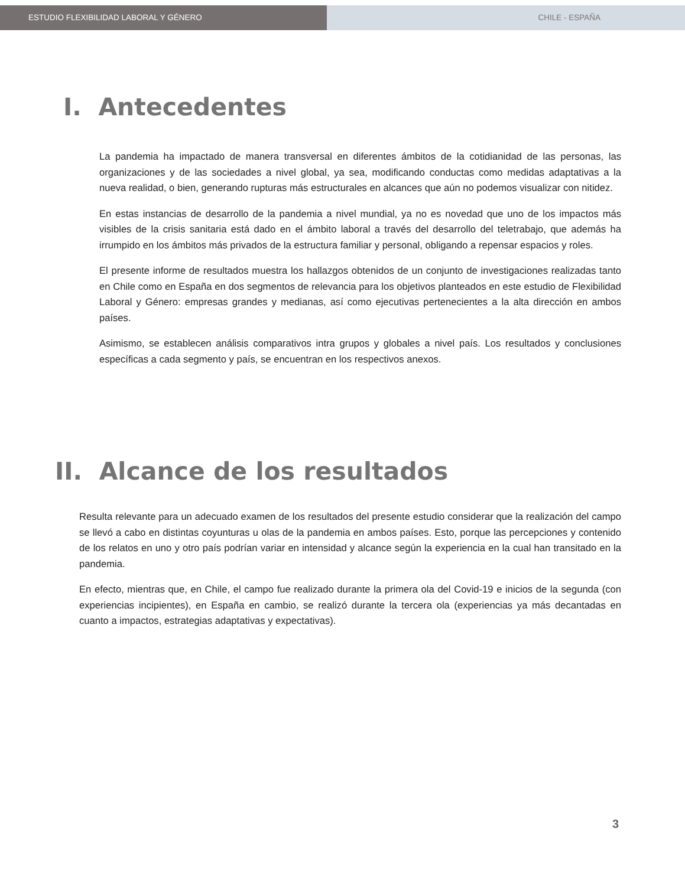ESTUDIO FLEXIBILIDAD LABORAL Y GÉNERO CHILE - ESPAÑA
I. Antecedentes
La pandemia ha impactado de manera transversal en diferentes ámbitos de la cotidianidad de las personas, las organizaciones y de las sociedades a nivel global, ya sea, modificando conductas como medidas adaptativas a la nueva realidad, o bien, generando rupturas más estructurales en alcances que aún no podemos visualizar con nitidez.
En estas instancias de desarrollo de la pandemia a nivel mundial, ya no es novedad que uno de los impactos más visibles de la crisis sanitaria está dado en el ámbito laboral a través del desarrollo del teletrabajo, que además ha irrumpido en los ámbitos más privados de la estructura familiar y personal, obligando a repensar espacios y roles.
El presente informe de resultados muestra los hallazgos obtenidos de un conjunto de investigaciones realizadas tanto en Chile como en España en dos segmentos de relevancia para los objetivos planteados en este estudio de Flexibilidad Laboral y Género: empresas grandes y medianas, así como ejecutivas pertenecientes a la alta dirección en ambos países.
Asimismo, se establecen análisis comparativos intra grupos y globales a nivel país. Los resultados y conclusiones específicas a cada segmento y país, se encuentran en los respectivos anexos.
II. Alcance de los resultados
Resulta relevante para un adecuado examen de los resultados del presente estudio considerar que la realización del campo se llevó a cabo en distintas coyunturas u olas de la pandemia en ambos países. Esto, porque las percepciones y contenido de los relatos en uno y otro país podrían variar en intensidad y alcance según la experiencia en la cual han transitado en la pandemia.
En efecto, mientras que, en Chile, el campo fue realizado durante la primera ola del Covid-19 e inicios de la segunda (con experiencias incipientes), en España en cambio, se realizó durante la tercera ola (experiencias ya más decantadas en cuanto a impactos, estrategias adaptativas y expectativas).
3